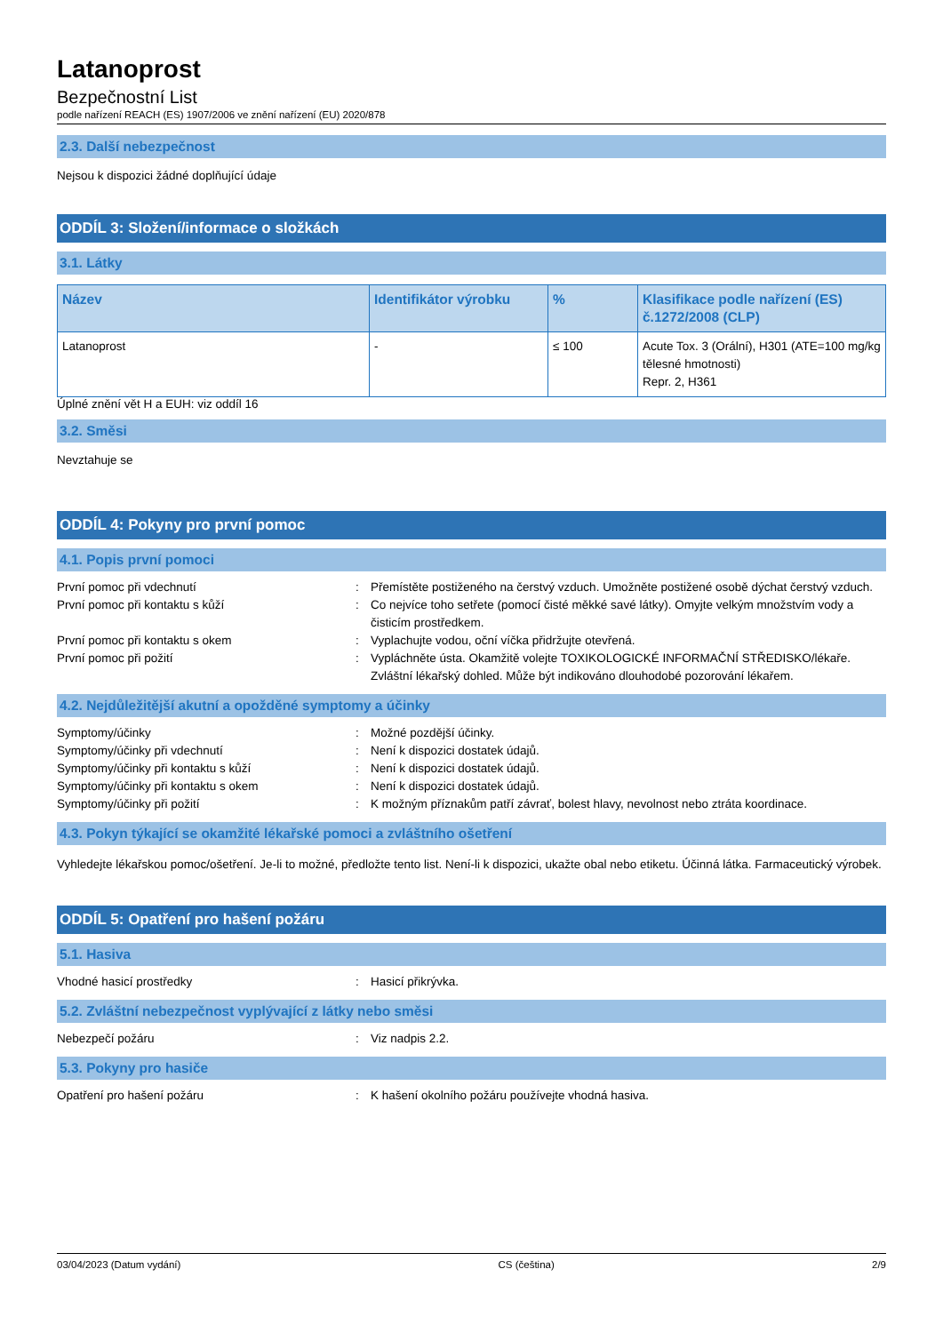Latanoprost
Bezpečnostní List
podle nařízení REACH (ES) 1907/2006 ve znění nařízení (EU) 2020/878
2.3. Další nebezpečnost
Nejsou k dispozici žádné doplňující údaje
ODDÍL 3: Složení/informace o složkách
3.1. Látky
| Název | Identifikátor výrobku | % | Klasifikace podle nařízení (ES) č.1272/2008 (CLP) |
| --- | --- | --- | --- |
| Latanoprost | - | ≤ 100 | Acute Tox. 3 (Orální), H301 (ATE=100 mg/kg tělesné hmotnosti) Repr. 2, H361 |
Úplné znění vět H a EUH: viz oddíl 16
3.2. Směsi
Nevztahuje se
ODDÍL 4: Pokyny pro první pomoc
4.1. Popis první pomoci
| První pomoc při vdechnutí | : | Přemístěte postiženého na čerstvý vzduch. Umožněte postižené osobě dýchat čerstvý vzduch. |
| První pomoc při kontaktu s kůží | : | Co nejvíce toho setřete (pomocí čisté měkké savé látky). Omyjte velkým množstvím vody a čisticím prostředkem. |
| První pomoc při kontaktu s okem | : | Vyplachujte vodou, oční víčka přidržujte otevřená. |
| První pomoc při požití | : | Vypláchněte ústa. Okamžitě volejte TOXIKOLOGICKÉ INFORMAČNÍ STŘEDISKO/lékaře. Zvláštní lékařský dohled. Může být indikováno dlouhodobé pozorování lékařem. |
4.2. Nejdůležitější akutní a opožděné symptomy a účinky
| Symptomy/účinky | : | Možné pozdější účinky. |
| Symptomy/účinky při vdechnutí | : | Není k dispozici dostatek údajů. |
| Symptomy/účinky při kontaktu s kůží | : | Není k dispozici dostatek údajů. |
| Symptomy/účinky při kontaktu s okem | : | Není k dispozici dostatek údajů. |
| Symptomy/účinky při požití | : | K možným příznakům patří závrať, bolest hlavy, nevolnost nebo ztráta koordinace. |
4.3. Pokyn týkající se okamžité lékařské pomoci a zvláštního ošetření
Vyhledejte lékařskou pomoc/ošetření. Je-li to možné, předložte tento list. Není-li k dispozici, ukažte obal nebo etiketu. Účinná látka. Farmaceutický výrobek.
ODDÍL 5: Opatření pro hašení požáru
5.1. Hasiva
| Vhodné hasicí prostředky | : | Hasicí přikrývka. |
5.2. Zvláštní nebezpečnost vyplývající z látky nebo směsi
| Nebezpečí požáru | : | Viz nadpis 2.2. |
5.3. Pokyny pro hasiče
| Opatření pro hašení požáru | : | K hašení okolního požáru používejte vhodná hasiva. |
03/04/2023 (Datum vydání) CS (čeština) 2/9